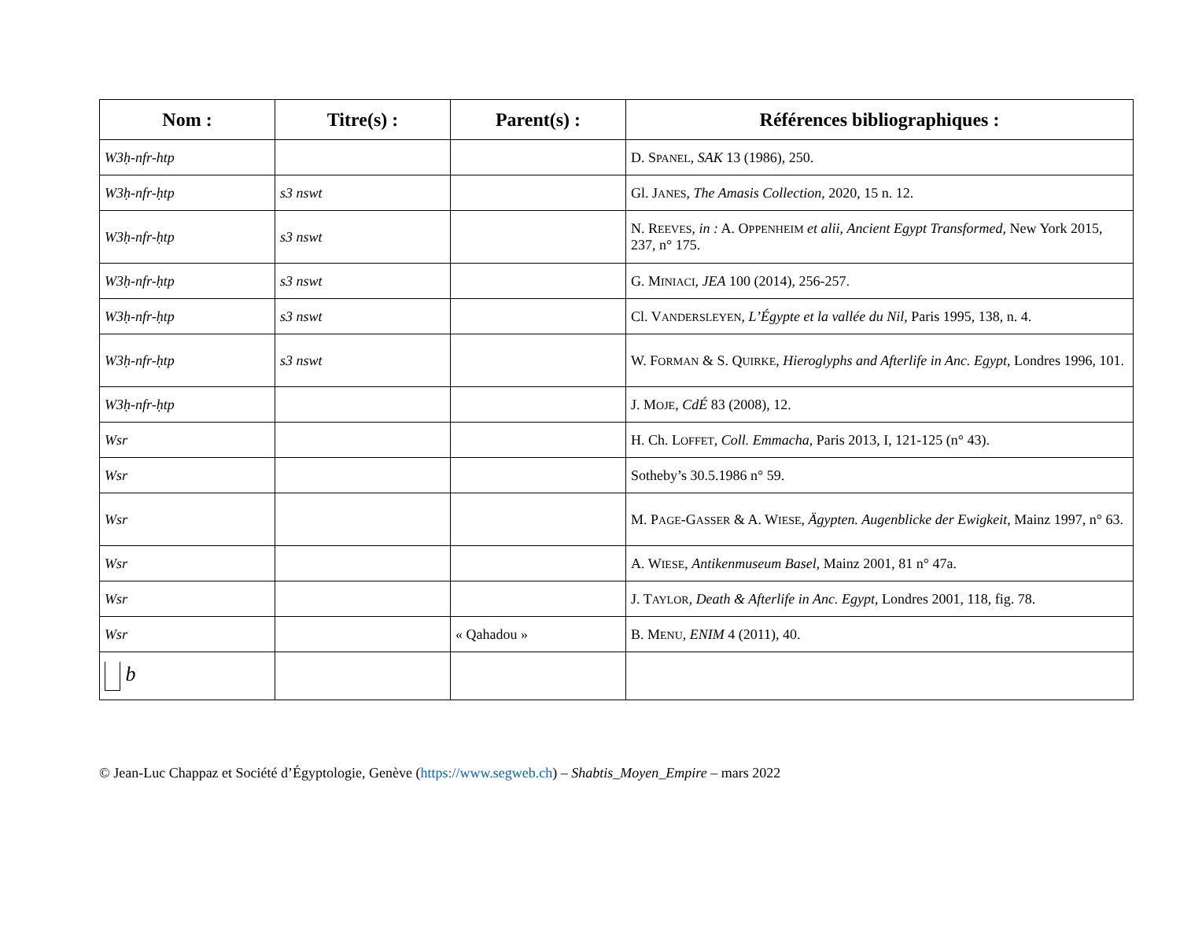| Nom : | Titre(s) : | Parent(s) : | Références bibliographiques : |
| --- | --- | --- | --- |
| W3ḥ-nfr-htp | | | D. S PANEL , SAK 13 (1986), 250. |
| W3ḥ-nfr-ḥtp | s3 nswt | | Gl. J ANES , The Amasis Collection , 2020, 15 n. 12. |
| W3ḥ-nfr-ḥtp | s3 nswt | | N. R EEVES , in : A. O PPENHEIM et alii , Ancient Egypt Transformed , New York 2015, 237, n° 175. |
| W3ḥ-nfr-ḥtp | s3 nswt | | G. M INIACI , JEA 100 (2014), 256-257. |
| W3ḥ-nfr-ḥtp | s3 nswt | | Cl. V ANDERSLEYEN , L’Égypte et la vallée du Nil , Paris 1995, 138, n. 4. |
| W3ḥ-nfr-ḥtp | s3 nswt | | W. F ORMAN & S. Q UIRKE , Hieroglyphs and Afterlife in Anc. Egypt , Londres 1996, 101. |
| W3ḥ-nfr-ḥtp | | | J. M OJE , CdÉ 83 (2008), 12. |
| Wsr | | | H. Ch. L OFFET , Coll. Emmacha , Paris 2013, I, 121-125 (n° 43). |
| Wsr | | | Sotheby’s 30.5.1986 n° 59. |
| Wsr | | | M. P AGE -G ASSER & A. W IESE , Ägypten. Augenblicke der Ewigkeit , Mainz 1997, n° 63. |
| Wsr | | | A. W IESE , Antikenmuseum Basel , Mainz 2001, 81 n° 47a. |
| Wsr | | | J. T AYLOR , Death & Afterlife in Anc. Egypt , Londres 2001, 118, fig. 78. |
| Wsr | | « Qahadou » | B. M ENU , ENIM 4 (2011), 40. |
| b | | | |
© Jean-Luc Chappaz et Société d’Égyptologie, Genève (https://www.segweb.ch) – Shabtis_Moyen_Empire – mars 2022